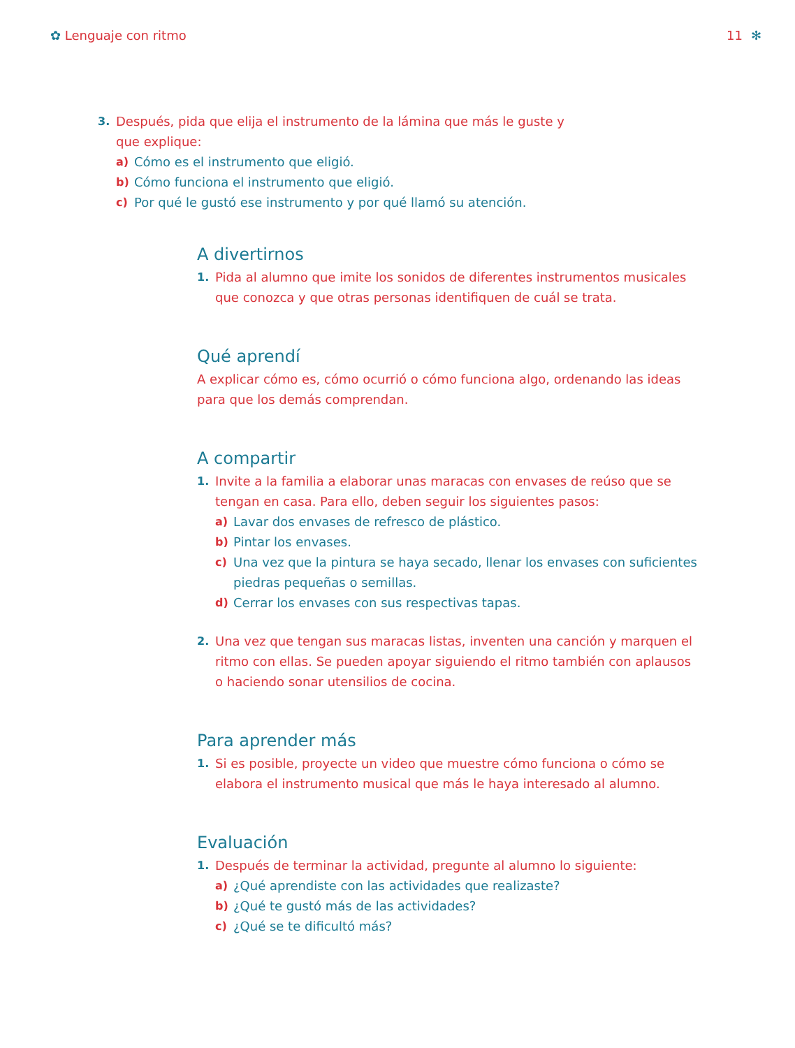✿ Lenguaje con ritmo 11 ✻
3. Después, pida que elija el instrumento de la lámina que más le guste y que explique:
a) Cómo es el instrumento que eligió.
b) Cómo funciona el instrumento que eligió.
c) Por qué le gustó ese instrumento y por qué llamó su atención.
A divertirnos
1. Pida al alumno que imite los sonidos de diferentes instrumentos musicales que conozca y que otras personas identifiquen de cuál se trata.
Qué aprendí
A explicar cómo es, cómo ocurrió o cómo funciona algo, ordenando las ideas para que los demás comprendan.
A compartir
1. Invite a la familia a elaborar unas maracas con envases de reúso que se tengan en casa. Para ello, deben seguir los siguientes pasos:
a) Lavar dos envases de refresco de plástico.
b) Pintar los envases.
c) Una vez que la pintura se haya secado, llenar los envases con suficientes piedras pequeñas o semillas.
d) Cerrar los envases con sus respectivas tapas.
2. Una vez que tengan sus maracas listas, inventen una canción y marquen el ritmo con ellas. Se pueden apoyar siguiendo el ritmo también con aplausos o haciendo sonar utensilios de cocina.
Para aprender más
1. Si es posible, proyecte un video que muestre cómo funciona o cómo se elabora el instrumento musical que más le haya interesado al alumno.
Evaluación
1. Después de terminar la actividad, pregunte al alumno lo siguiente:
a) ¿Qué aprendiste con las actividades que realizaste?
b) ¿Qué te gustó más de las actividades?
c) ¿Qué se te dificultó más?